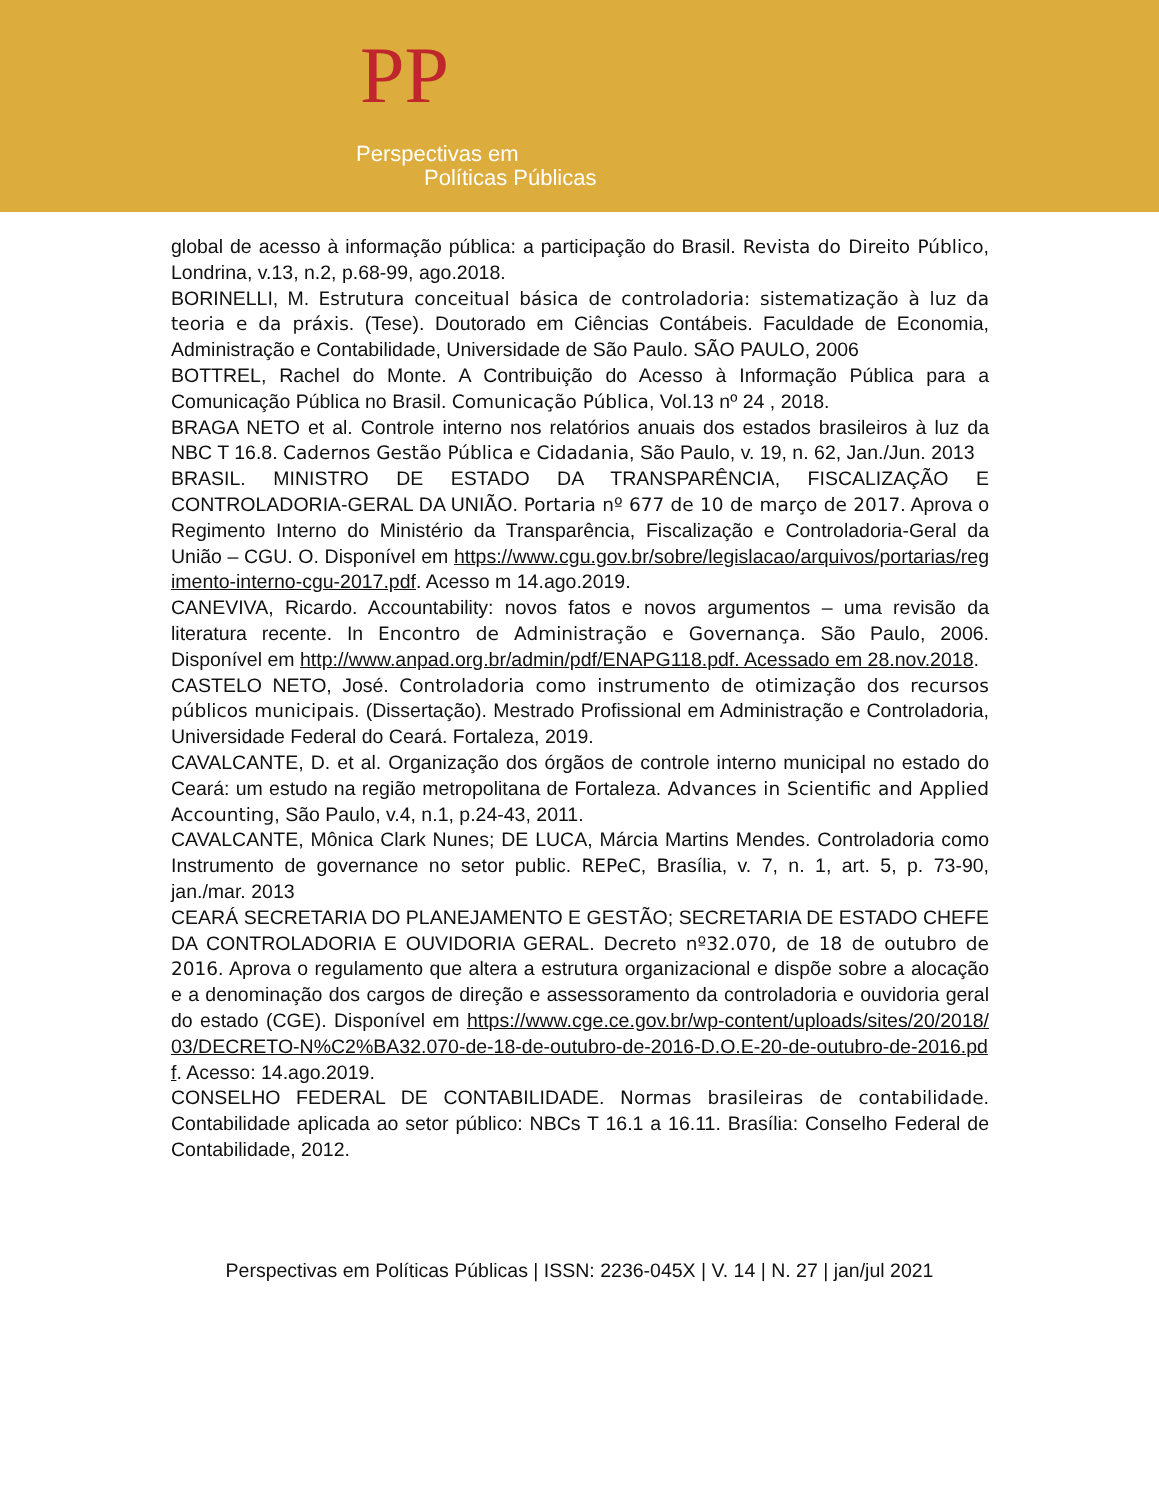PP
Perspectivas em
Políticas Públicas
global de acesso à informação pública: a participação do Brasil. Revista do Direito Público, Londrina, v.13, n.2, p.68-99, ago.2018.
BORINELLI, M. Estrutura conceitual básica de controladoria: sistematização à luz da teoria e da práxis. (Tese). Doutorado em Ciências Contábeis. Faculdade de Economia, Administração e Contabilidade, Universidade de São Paulo. SÃO PAULO, 2006
BOTTREL, Rachel do Monte. A Contribuição do Acesso à Informação Pública para a Comunicação Pública no Brasil. Comunicação Pública, Vol.13 nº 24 , 2018.
BRAGA NETO et al. Controle interno nos relatórios anuais dos estados brasileiros à luz da NBC T 16.8. Cadernos Gestão Pública e Cidadania, São Paulo, v. 19, n. 62, Jan./Jun. 2013
BRASIL. MINISTRO DE ESTADO DA TRANSPARÊNCIA, FISCALIZAÇÃO E CONTROLADORIA-GERAL DA UNIÃO. Portaria nº 677 de 10 de março de 2017. Aprova o Regimento Interno do Ministério da Transparência, Fiscalização e Controladoria-Geral da União – CGU. O. Disponível em https://www.cgu.gov.br/sobre/legislacao/arquivos/portarias/regimento-interno-cgu-2017.pdf. Acesso m 14.ago.2019.
CANEVIVA, Ricardo. Accountability: novos fatos e novos argumentos – uma revisão da literatura recente. In Encontro de Administração e Governança. São Paulo, 2006. Disponível em http://www.anpad.org.br/admin/pdf/ENAPG118.pdf. Acessado em 28.nov.2018.
CASTELO NETO, José. Controladoria como instrumento de otimização dos recursos públicos municipais. (Dissertação). Mestrado Profissional em Administração e Controladoria, Universidade Federal do Ceará. Fortaleza, 2019.
CAVALCANTE, D. et al. Organização dos órgãos de controle interno municipal no estado do Ceará: um estudo na região metropolitana de Fortaleza. Advances in Scientific and Applied Accounting, São Paulo, v.4, n.1, p.24-43, 2011.
CAVALCANTE, Mônica Clark Nunes; DE LUCA, Márcia Martins Mendes. Controladoria como Instrumento de governance no setor public. REPeC, Brasília, v. 7, n. 1, art. 5, p. 73-90, jan./mar. 2013
CEARÁ SECRETARIA DO PLANEJAMENTO E GESTÃO; SECRETARIA DE ESTADO CHEFE DA CONTROLADORIA E OUVIDORIA GERAL. Decreto nº32.070, de 18 de outubro de 2016. Aprova o regulamento que altera a estrutura organizacional e dispõe sobre a alocação e a denominação dos cargos de direção e assessoramento da controladoria e ouvidoria geral do estado (CGE). Disponível em https://www.cge.ce.gov.br/wp-content/uploads/sites/20/2018/03/DECRETO-N%C2%BA32.070-de-18-de-outubro-de-2016-D.O.E-20-de-outubro-de-2016.pdf. Acesso: 14.ago.2019.
CONSELHO FEDERAL DE CONTABILIDADE. Normas brasileiras de contabilidade. Contabilidade aplicada ao setor público: NBCs T 16.1 a 16.11. Brasília: Conselho Federal de Contabilidade, 2012.
Perspectivas em Políticas Públicas | ISSN: 2236-045X | V. 14 | N. 27 | jan/jul 2021